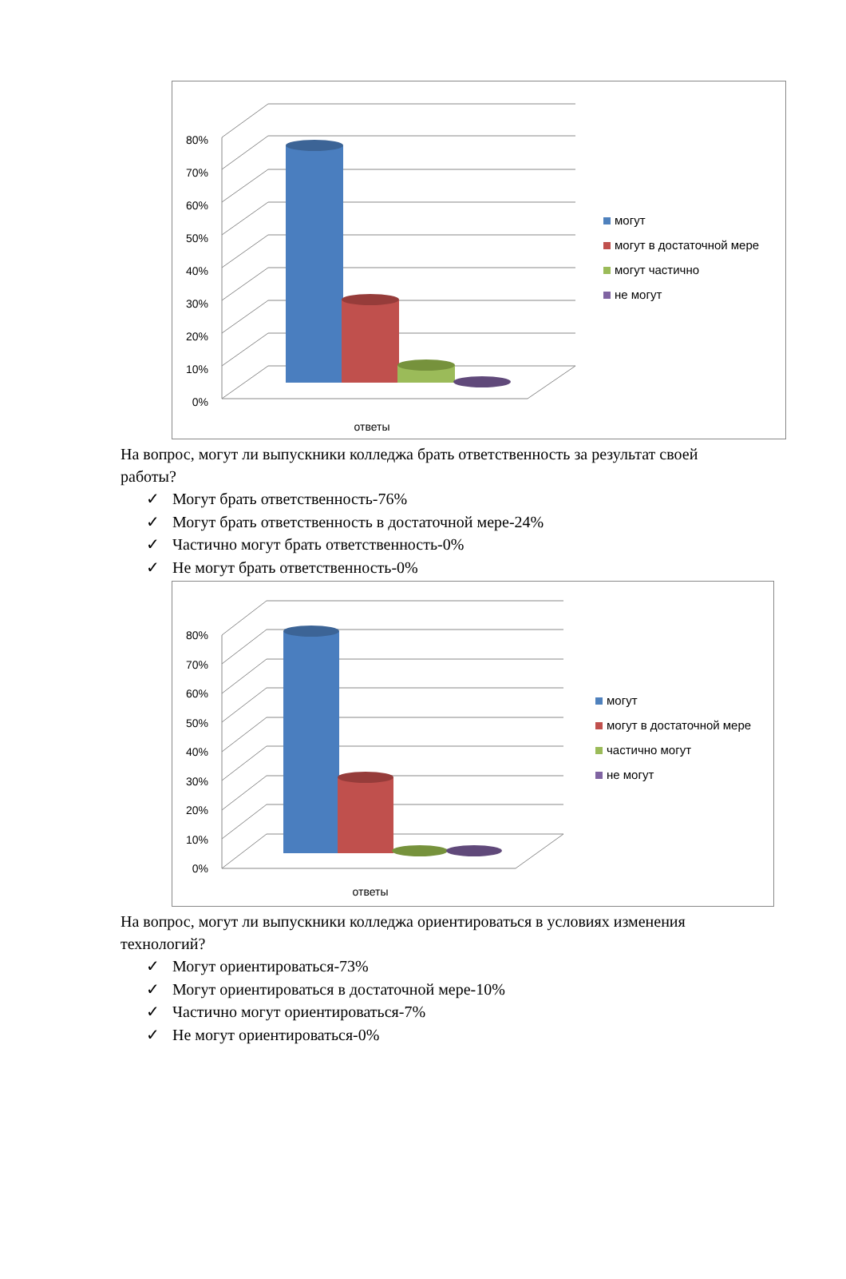80%
70%
60%
50%
40%
30%
20%
10%
0%
ответы
могут
могут в достаточной мере
могут частично
не могут
На вопрос, могут ли выпускники колледжа брать ответственность за результат своей работы?
✓ Могут брать ответственность-76%
✓ Могут брать ответственность в достаточной мере-24%
✓ Частично могут брать ответственность-0%
✓ Не могут брать ответственность-0%
80%
70%
60%
50%
40%
30%
20%
10%
0%
ответы
могут
могут в достаточной мере
частично могут
не могут
На вопрос, могут ли выпускники колледжа ориентироваться в условиях изменения технологий?
✓ Могут ориентироваться-73%
✓ Могут ориентироваться в достаточной мере-10%
✓ Частично могут ориентироваться-7%
✓ Не могут ориентироваться-0%